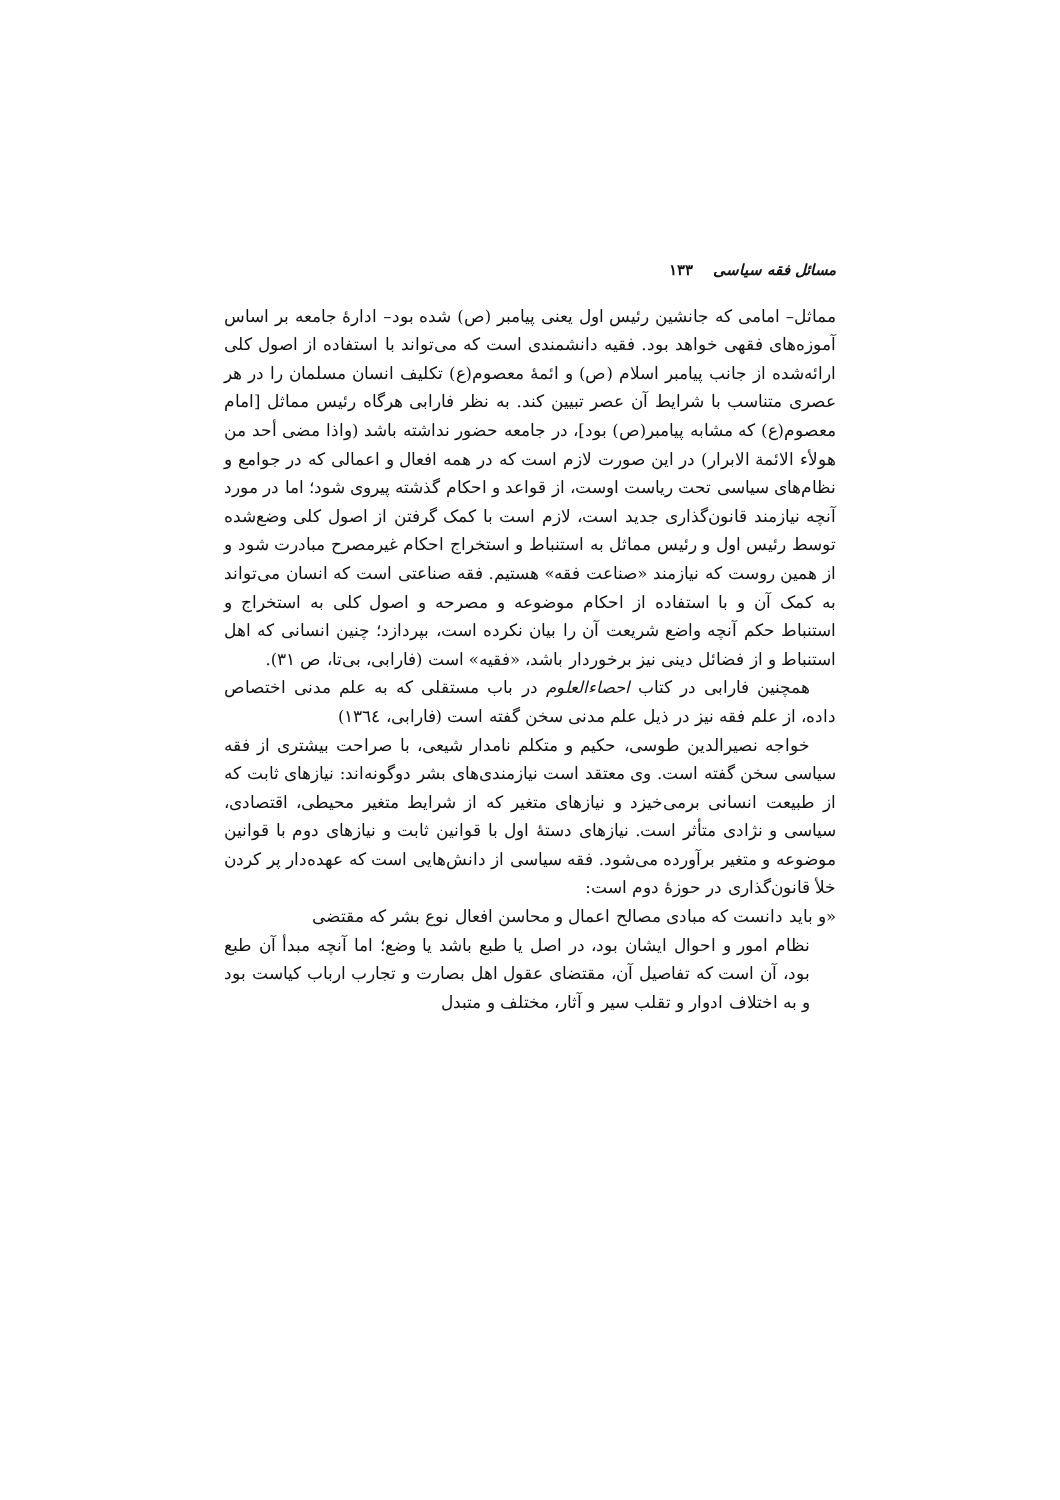مسائل فقه سیاسی ۱۳۳
مماثل– امامی که جانشین رئیس اول یعنی پیامبر (ص) شده بود– ادارهٔ جامعه بر اساس آموزه‌های فقهی خواهد بود. فقیه دانشمندی است که می‌تواند با استفاده از اصول کلی ارائه‌شده از جانب پیامبر اسلام (ص) و ائمهٔ معصوم(ع) تکلیف انسان مسلمان را در هر عصری متناسب با شرایط آن عصر تبیین کند. به نظر فارابی هرگاه رئیس مماثل [امام معصوم(ع) که مشابه پیامبر(ص) بود]، در جامعه حضور نداشته باشد (واذا مضی أحد من هولأء الائمة الابرار) در این صورت لازم است که در همه افعال و اعمالی که در جوامع و نظام‌های سیاسی تحت ریاست اوست، از قواعد و احکام گذشته پیروی شود؛ اما در مورد آنچه نیازمند قانون‌گذاری جدید است، لازم است با کمک گرفتن از اصول کلی وضع‌شده توسط رئیس اول و رئیس مماثل به استنباط و استخراج احکام غیرمصرح مبادرت شود و از همین روست که نیازمند «صناعت فقه» هستیم. فقه صناعتی است که انسان می‌تواند به کمک آن و با استفاده از احکام موضوعه و مصرحه و اصول کلی به استخراج و استنباط حکم آنچه واضع شریعت آن را بیان نکرده است، بپردازد؛ چنین انسانی که اهل استنباط و از فضائل دینی نیز برخوردار باشد، «فقیه» است (فارابی، بی‌تا، ص ۳۱).
همچنین فارابی در کتاب احصاءالعلوم در باب مستقلی که به علم مدنی اختصاص داده، از علم فقه نیز در ذیل علم مدنی سخن گفته است (فارابی، ۱۳٦٤)
خواجه نصیرالدین طوسی، حکیم و متکلم نامدار شیعی، با صراحت بیشتری از فقه سیاسی سخن گفته است. وی معتقد است نیازمندی‌های بشر دوگونه‌اند: نیازهای ثابت که از طبیعت انسانی برمی‌خیزد و نیازهای متغیر که از شرایط متغیر محیطی، اقتصادی، سیاسی و نژادی متأثر است. نیازهای دستهٔ اول با قوانین ثابت و نیازهای دوم با قوانین موضوعه و متغیر برآورده می‌شود. فقه سیاسی از دانش‌هایی است که عهده‌دار پر کردن خلأ قانون‌گذاری در حوزهٔ دوم است:
«و باید دانست که مبادی مصالح اعمال و محاسن افعال نوع بشر که مقتضی
نظام امور و احوال ایشان بود، در اصل یا طبع باشد یا وضع؛ اما آنچه مبدأ آن طبع بود، آن است که تفاصیل آن، مقتضای عقول اهل بصارت و تجارب ارباب کیاست بود و به اختلاف ادوار و تقلب سیر و آثار، مختلف و متبدل